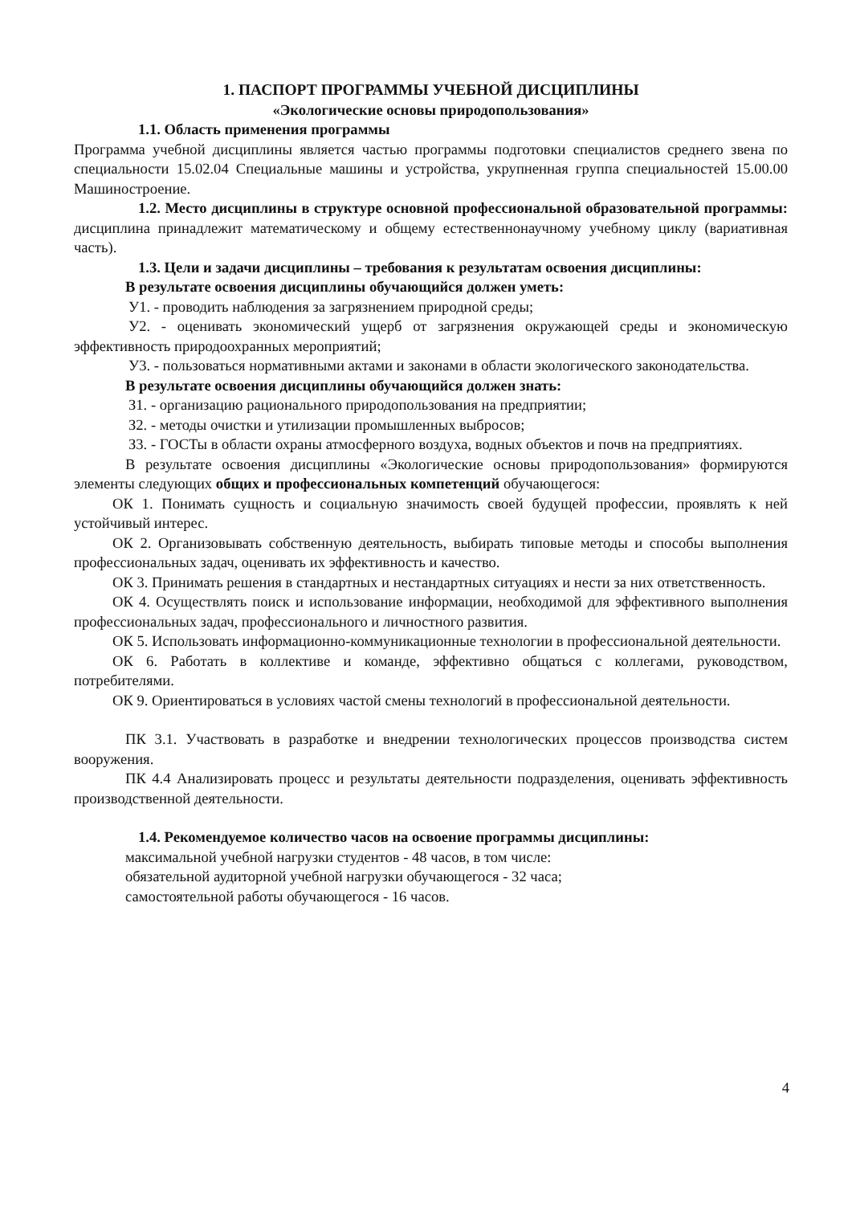1. ПАСПОРТ ПРОГРАММЫ УЧЕБНОЙ ДИСЦИПЛИНЫ
«Экологические основы природопользования»
1.1. Область применения программы
Программа учебной дисциплины является частью программы подготовки специалистов среднего звена по специальности 15.02.04 Специальные машины и устройства, укрупненная группа специальностей 15.00.00 Машиностроение.
1.2. Место дисциплины в структуре основной профессиональной образовательной программы: дисциплина принадлежит математическому и общему естественнонаучному учебному циклу (вариативная часть).
1.3. Цели и задачи дисциплины – требования к результатам освоения дисциплины:
В результате освоения дисциплины обучающийся должен уметь:
У1. - проводить наблюдения за загрязнением природной среды;
У2. - оценивать экономический ущерб от загрязнения окружающей среды и экономическую эффективность природоохранных мероприятий;
У3. - пользоваться нормативными актами и законами в области экологического законодательства.
В результате освоения дисциплины обучающийся должен знать:
З1. - организацию рационального природопользования на предприятии;
З2. - методы очистки и утилизации промышленных выбросов;
З3. - ГОСТы в области охраны атмосферного воздуха, водных объектов и почв на предприятиях.
В результате освоения дисциплины «Экологические основы природопользования» формируются элементы следующих общих и профессиональных компетенций обучающегося:
ОК 1. Понимать сущность и социальную значимость своей будущей профессии, проявлять к ней устойчивый интерес.
ОК 2. Организовывать собственную деятельность, выбирать типовые методы и способы выполнения профессиональных задач, оценивать их эффективность и качество.
ОК 3. Принимать решения в стандартных и нестандартных ситуациях и нести за них ответственность.
ОК 4. Осуществлять поиск и использование информации, необходимой для эффективного выполнения профессиональных задач, профессионального и личностного развития.
ОК 5. Использовать информационно-коммуникационные технологии в профессиональной деятельности.
ОК 6. Работать в коллективе и команде, эффективно общаться с коллегами, руководством, потребителями.
ОК 9. Ориентироваться в условиях частой смены технологий в профессиональной деятельности.
ПК 3.1. Участвовать в разработке и внедрении технологических процессов производства систем вооружения.
ПК 4.4 Анализировать процесс и результаты деятельности подразделения, оценивать эффективность производственной деятельности.
1.4. Рекомендуемое количество часов на освоение программы дисциплины:
максимальной учебной нагрузки студентов - 48 часов, в том числе:
обязательной аудиторной учебной нагрузки обучающегося - 32 часа;
самостоятельной работы обучающегося - 16 часов.
4